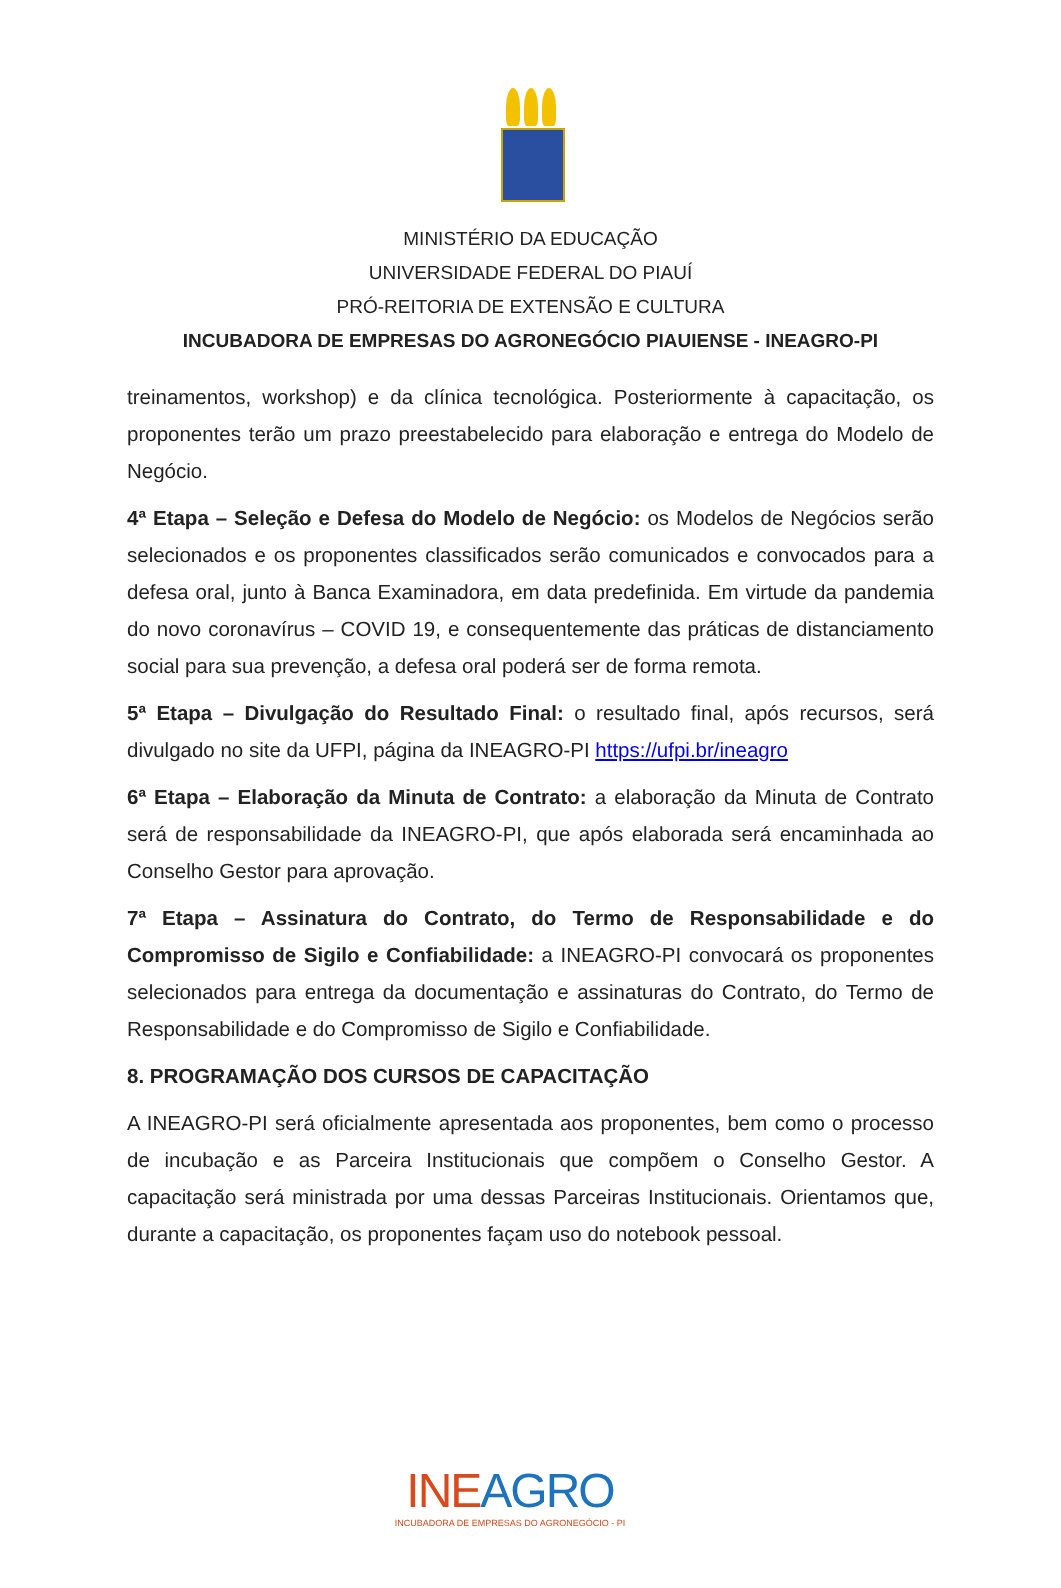MINISTÉRIO DA EDUCAÇÃO
UNIVERSIDADE FEDERAL DO PIAUÍ
PRÓ-REITORIA DE EXTENSÃO E CULTURA
INCUBADORA DE EMPRESAS DO AGRONEGÓCIO PIAUIENSE - INEAGRO-PI
treinamentos, workshop) e da clínica tecnológica. Posteriormente à capacitação, os proponentes terão um prazo preestabelecido para elaboração e entrega do Modelo de Negócio.
4ª Etapa – Seleção e Defesa do Modelo de Negócio: os Modelos de Negócios serão selecionados e os proponentes classificados serão comunicados e convocados para a defesa oral, junto à Banca Examinadora, em data predefinida. Em virtude da pandemia do novo coronavírus – COVID 19, e consequentemente das práticas de distanciamento social para sua prevenção, a defesa oral poderá ser de forma remota.
5ª Etapa – Divulgação do Resultado Final: o resultado final, após recursos, será divulgado no site da UFPI, página da INEAGRO-PI https://ufpi.br/ineagro
6ª Etapa – Elaboração da Minuta de Contrato: a elaboração da Minuta de Contrato será de responsabilidade da INEAGRO-PI, que após elaborada será encaminhada ao Conselho Gestor para aprovação.
7ª Etapa – Assinatura do Contrato, do Termo de Responsabilidade e do Compromisso de Sigilo e Confiabilidade: a INEAGRO-PI convocará os proponentes selecionados para entrega da documentação e assinaturas do Contrato, do Termo de Responsabilidade e do Compromisso de Sigilo e Confiabilidade.
8. PROGRAMAÇÃO DOS CURSOS DE CAPACITAÇÃO
A INEAGRO-PI será oficialmente apresentada aos proponentes, bem como o processo de incubação e as Parceira Institucionais que compõem o Conselho Gestor. A capacitação será ministrada por uma dessas Parceiras Institucionais. Orientamos que, durante a capacitação, os proponentes façam uso do notebook pessoal.
INEAGRO
INCUBADORA DE EMPRESAS DO AGRONEGÓCIO - PI